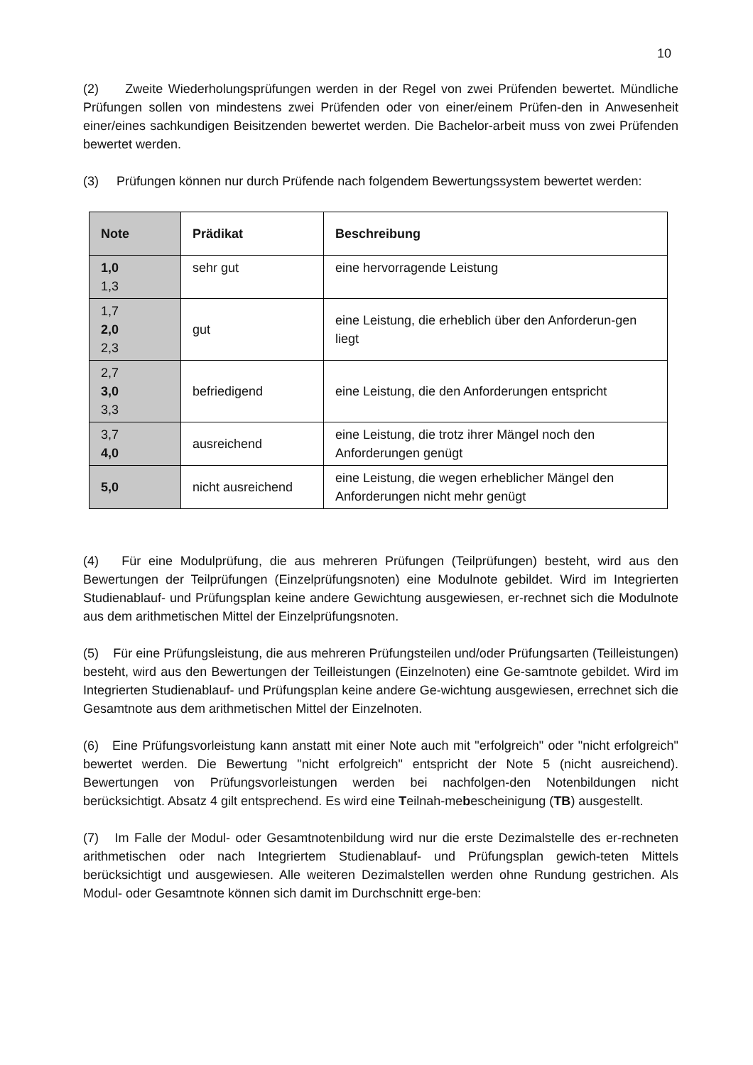10
(2) Zweite Wiederholungsprüfungen werden in der Regel von zwei Prüfenden bewertet. Mündliche Prüfungen sollen von mindestens zwei Prüfenden oder von einer/einem Prüfen-den in Anwesenheit einer/eines sachkundigen Beisitzenden bewertet werden. Die Bachelor-arbeit muss von zwei Prüfenden bewertet werden.
(3) Prüfungen können nur durch Prüfende nach folgendem Bewertungssystem bewertet werden:
| Note | Prädikat | Beschreibung |
| --- | --- | --- |
| 1,0 1,3 | sehr gut | eine hervorragende Leistung |
| 1,7 2,0 2,3 | gut | eine Leistung, die erheblich über den Anforderun-gen liegt |
| 2,7 3,0 3,3 | befriedigend | eine Leistung, die den Anforderungen entspricht |
| 3,7 4,0 | ausreichend | eine Leistung, die trotz ihrer Mängel noch den Anforderungen genügt |
| 5,0 | nicht ausreichend | eine Leistung, die wegen erheblicher Mängel den Anforderungen nicht mehr genügt |
(4) Für eine Modulprüfung, die aus mehreren Prüfungen (Teilprüfungen) besteht, wird aus den Bewertungen der Teilprüfungen (Einzelprüfungsnoten) eine Modulnote gebildet. Wird im Integrierten Studienablauf- und Prüfungsplan keine andere Gewichtung ausgewiesen, er-rechnet sich die Modulnote aus dem arithmetischen Mittel der Einzelprüfungsnoten.
(5) Für eine Prüfungsleistung, die aus mehreren Prüfungsteilen und/oder Prüfungsarten (Teilleistungen) besteht, wird aus den Bewertungen der Teilleistungen (Einzelnoten) eine Ge-samtnote gebildet. Wird im Integrierten Studienablauf- und Prüfungsplan keine andere Ge-wichtung ausgewiesen, errechnet sich die Gesamtnote aus dem arithmetischen Mittel der Einzelnoten.
(6) Eine Prüfungsvorleistung kann anstatt mit einer Note auch mit "erfolgreich" oder "nicht erfolgreich" bewertet werden. Die Bewertung "nicht erfolgreich" entspricht der Note 5 (nicht ausreichend). Bewertungen von Prüfungsvorleistungen werden bei nachfolgen-den Notenbildungen nicht berücksichtigt. Absatz 4 gilt entsprechend. Es wird eine Teilnah-mebescheinigung (TB) ausgestellt.
(7) Im Falle der Modul- oder Gesamtnotenbildung wird nur die erste Dezimalstelle des er-rechneten arithmetischen oder nach Integriertem Studienablauf- und Prüfungsplan gewich-teten Mittels berücksichtigt und ausgewiesen. Alle weiteren Dezimalstellen werden ohne Rundung gestrichen. Als Modul- oder Gesamtnote können sich damit im Durchschnitt erge-ben: